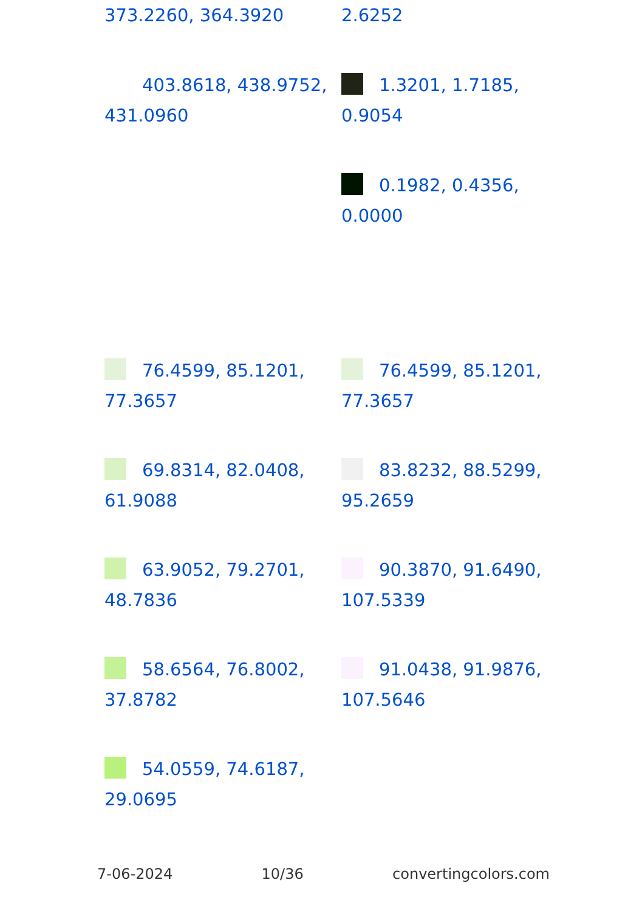373.2260, 364.3920 2.6252
403.8618, 438.9752, 431.0960
1.3201, 1.7185, 0.9054
0.1982, 0.4356, 0.0000
76.4599, 85.1201, 77.3657
76.4599, 85.1201, 77.3657
69.8314, 82.0408, 61.9088
83.8232, 88.5299, 95.2659
63.9052, 79.2701, 48.7836
90.3870, 91.6490, 107.5339
58.6564, 76.8002, 37.8782
91.0438, 91.9876, 107.5646
54.0559, 74.6187, 29.0695
7-06-2024 10/36 convertingcolors.com